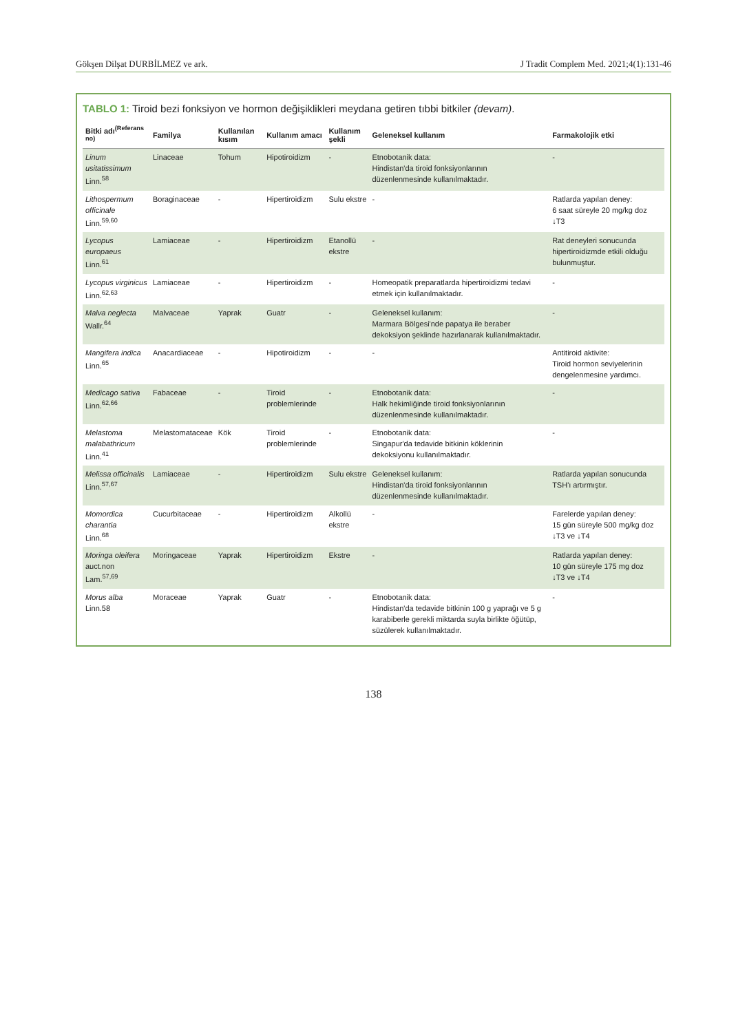Gökşen Dilşat DURBİLMEZ ve ark. J Tradit Complem Med. 2021;4(1):131-46
TABLO 1: Tiroid bezi fonksiyon ve hormon değişiklikleri meydana getiren tıbbi bitkiler (devam).
| Bitki adı<sup>(Referans no)</sup> | Familya | Kullanılan kısım | Kullanım amacı | Kullanım şekli | Geleneksel kullanım | Farmakolojik etki |
| --- | --- | --- | --- | --- | --- | --- |
| Linum usitatissimum Linn.<sup>58</sup> | Linaceae | Tohum | Hipotiroidizm | - | Etnobotanik data: Hindistan'da tiroid fonksiyonlarının düzenlenmesinde kullanılmaktadır. | - |
| Lithospermum officinale Linn.<sup>59,60</sup> | Boraginaceae | - | Hipertiroidizm | Sulu ekstre | - | Ratlarda yapılan deney: 6 saat süreyle 20 mg/kg doz ↓T3 |
| Lycopus europaeus Linn.<sup>61</sup> | Lamiaceae | - | Hipertiroidizm | Etanollü ekstre | - | Rat deneyleri sonucunda hipertiroidizmde etkili olduğu bulunmuştur. |
| Lycopus virginicus Linn.<sup>62,63</sup> | Lamiaceae | - | Hipertiroidizm | - | Homeopatik preparatlarda hipertiroidizmi tedavi etmek için kullanılmaktadır. | - |
| Malva neglecta Wallr.<sup>64</sup> | Malvaceae | Yaprak | Guatr | - | Geleneksel kullanım: Marmara Bölgesi'nde papatya ile beraber dekoksiyon şeklinde hazırlanarak kullanılmaktadır. | - |
| Mangifera indica Linn.<sup>65</sup> | Anacardiaceae | - | Hipotiroidizm | - | - | Antitiroid aktivite: Tiroid hormon seviyelerinin dengelenmesine yardımcı. |
| Medicago sativa Linn.<sup>62,66</sup> | Fabaceae | - | Tiroid problemlerinde | - | Etnobotanik data: Halk hekimliğinde tiroid fonksiyonlarının düzenlenmesinde kullanılmaktadır. | - |
| Melastoma malabathricum Linn.<sup>41</sup> | Melastomataceae | Kök | Tiroid problemlerinde | - | Etnobotanik data: Singapur'da tedavide bitkinin köklerinin dekoksiyonu kullanılmaktadır. | - |
| Melissa officinalis Linn.<sup>57,67</sup> | Lamiaceae | - | Hipertiroidizm | Sulu ekstre | Geleneksel kullanım: Hindistan'da tiroid fonksiyonlarının düzenlenmesinde kullanılmaktadır. | Ratlarda yapılan sonucunda TSH'ı artırmıştır. |
| Momordica charantia Linn.<sup>68</sup> | Cucurbitaceae | - | Hipertiroidizm | Alkollü ekstre | - | Farelerde yapılan deney: 15 gün süreyle 500 mg/kg doz ↓T3 ve ↓T4 |
| Moringa oleifera auct.non Lam.<sup>57,69</sup> | Moringaceae | Yaprak | Hipertiroidizm | Ekstre | - | Ratlarda yapılan deney: 10 gün süreyle 175 mg doz ↓T3 ve ↓T4 |
| Morus alba Linn.58 | Moraceae | Yaprak | Guatr | - | Etnobotanik data: Hindistan'da tedavide bitkinin 100 g yaprağı ve 5 g karabiberle gerekli miktarda suyla birlikte öğütüp, süzülerek kullanılmaktadır. | - |
138